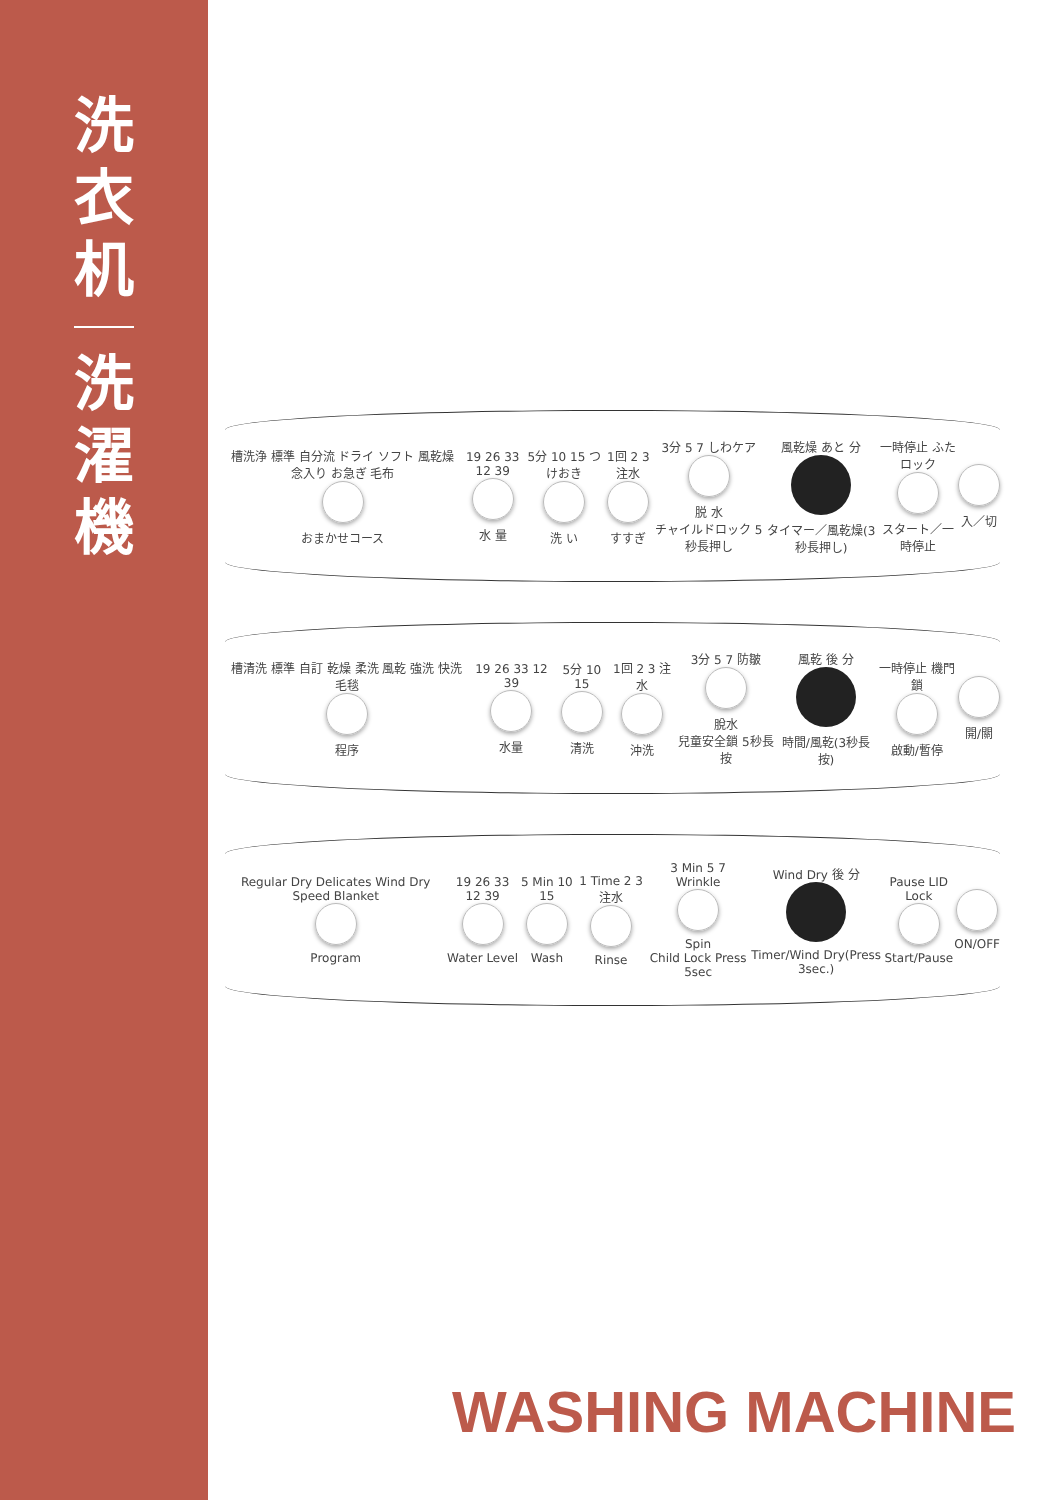洗
衣
机
洗
濯
機
槽洗浄 標準 自分流 ドライ ソフト 風乾燥 念入り お急ぎ 毛布
おまかせコース
19 26 33 12 39
水 量
5分 10 15 つけおき
洗 い
1回 2 3 注水
すすぎ
3分 5 7 しわケア
脱 水
チャイルドロック 5秒長押し
風乾燥 あと 分
タイマー／風乾燥(3秒長押し)
一時停止 ふたロック
スタート／一時停止
入／切
槽清洗 標準 自訂 乾燥 柔洗 風乾 強洗 快洗 毛毯
程序
19 26 33 12 39
水量
5分 10 15
清洗
1回 2 3 注水
沖洗
3分 5 7 防皺
脫水
兒童安全鎖 5秒長按
風乾 後 分
時間/風乾(3秒長按)
一時停止 機門鎖
啟動/暫停
開/關
Regular Dry Delicates Wind Dry Speed Blanket
Program
19 26 33 12 39
Water Level
5 Min 10 15
Wash
1 Time 2 3 注水
Rinse
3 Min 5 7 Wrinkle
Spin
Child Lock Press 5sec
Wind Dry 後 分
Timer/Wind Dry(Press 3sec.)
Pause LID Lock
Start/Pause
ON/OFF
WASHING MACHINE